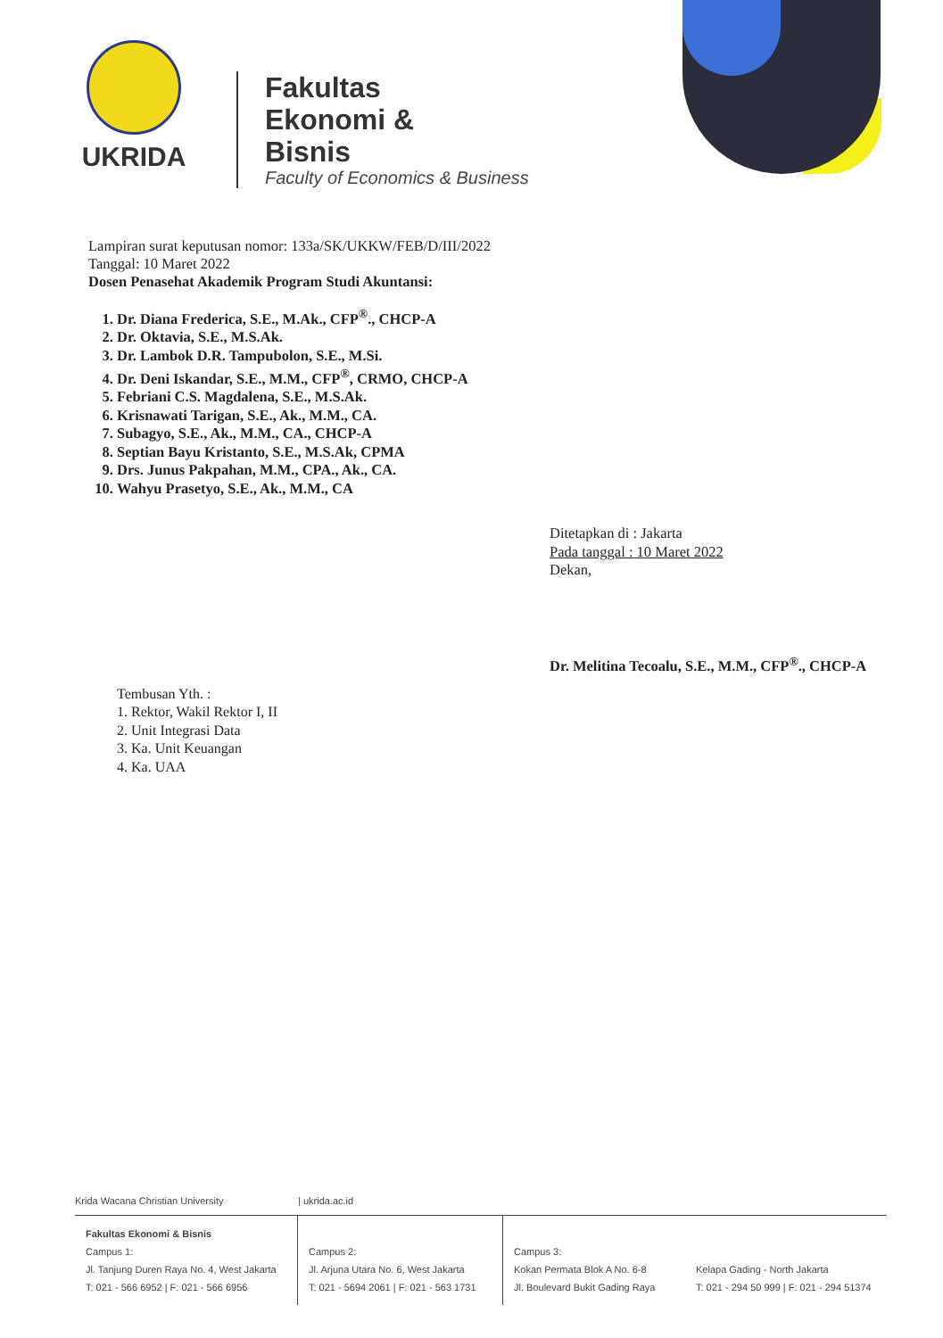UKRIDA
Fakultas
Ekonomi &
Bisnis
Faculty of Economics & Business
Lampiran surat keputusan nomor: 133a/SK/UKKW/FEB/D/III/2022
Tanggal: 10 Maret 2022
Dosen Penasehat Akademik Program Studi Akuntansi:
1. Dr. Diana Frederica, S.E., M.Ak., CFP<sup>®</sup>., CHCP-A
2. Dr. Oktavia, S.E., M.S.Ak.
3. Dr. Lambok D.R. Tampubolon, S.E., M.Si.
4. Dr. Deni Iskandar, S.E., M.M., CFP<sup>®</sup>, CRMO, CHCP-A
5. Febriani C.S. Magdalena, S.E., M.S.Ak.
6. Krisnawati Tarigan, S.E., Ak., M.M., CA.
7. Subagyo, S.E., Ak., M.M., CA., CHCP-A
8. Septian Bayu Kristanto, S.E., M.S.Ak, CPMA
9. Drs. Junus Pakpahan, M.M., CPA., Ak., CA.
10. Wahyu Prasetyo, S.E., Ak., M.M., CA
Ditetapkan di : Jakarta
Pada tanggal : 10 Maret 2022
Dekan,
Dr. Melitina Tecoalu, S.E., M.M., CFP<sup>®</sup>., CHCP-A
Tembusan Yth. :
1. Rektor, Wakil Rektor I, II
2. Unit Integrasi Data
3. Ka. Unit Keuangan
4. Ka. UAA
Krida Wacana Christian University | ukrida.ac.id
Fakultas Ekonomi & Bisnis
Campus 1:
Jl. Tanjung Duren Raya No. 4, West Jakarta
T: 021 - 566 6952 | F: 021 - 566 6956
Campus 2:
Jl. Arjuna Utara No. 6, West Jakarta
T: 021 - 5694 2061 | F: 021 - 563 1731
Campus 3:
Kokan Permata Blok A No. 6-8
Jl. Boulevard Bukit Gading Raya
Kelapa Gading - North Jakarta
T: 021 - 294 50 999 | F: 021 - 294 51374